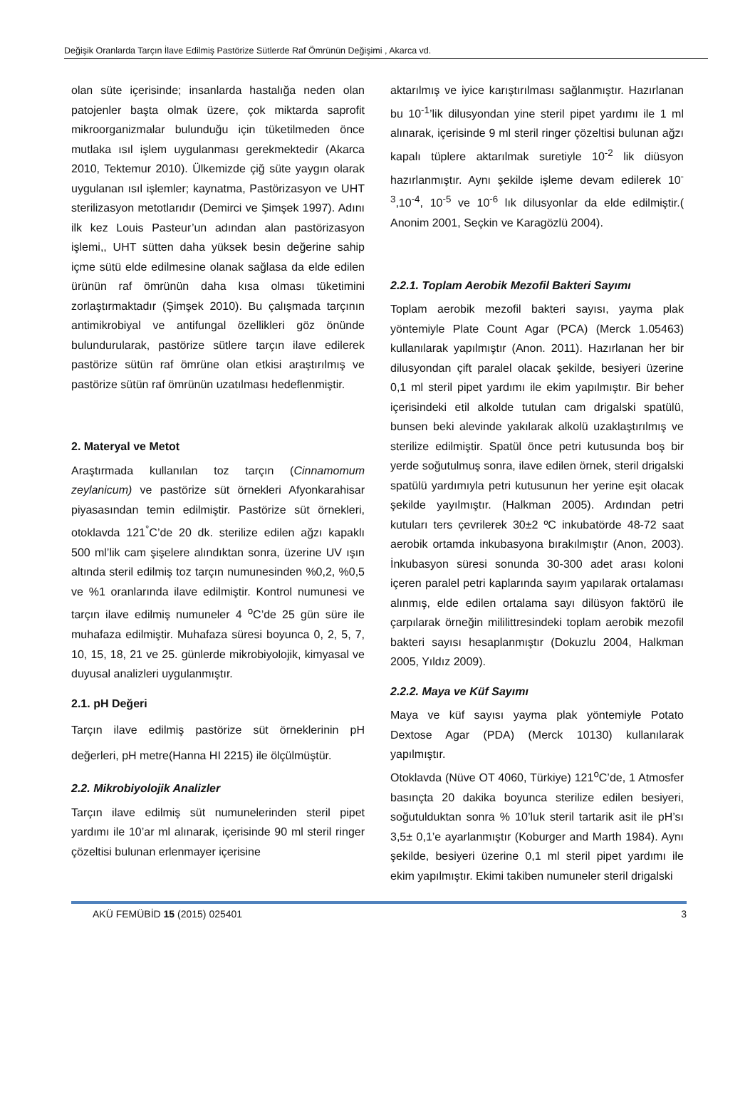Değişik Oranlarda Tarçın İlave Edilmiş Pastörize Sütlerde Raf Ömrünün Değişimi , Akarca vd.
olan süte içerisinde; insanlarda hastalığa neden olan patojenler başta olmak üzere, çok miktarda saprofit mikroorganizmalar bulunduğu için tüketilmeden önce mutlaka ısıl işlem uygulanması gerekmektedir (Akarca 2010, Tektemur 2010). Ülkemizde çiğ süte yaygın olarak uygulanan ısıl işlemler; kaynatma, Pastörizasyon ve UHT sterilizasyon metotlarıdır (Demirci ve Şimşek 1997). Adını ilk kez Louis Pasteur’un adından alan pastörizasyon işlemi,, UHT sütten daha yüksek besin değerine sahip içme sütü elde edilmesine olanak sağlasa da elde edilen ürünün raf ömrünün daha kısa olması tüketimini zorlaştırmaktadır (Şimşek 2010). Bu çalışmada tarçının antimikrobiyal ve antifungal özellikleri göz önünde bulundurularak, pastörize sütlere tarçın ilave edilerek pastörize sütün raf ömrüne olan etkisi araştırılmış ve pastörize sütün raf ömrünün uzatılması hedeflenmiştir.
2. Materyal ve Metot
Araştırmada kullanılan toz tarçın (Cinnamomum zeylanicum) ve pastörize süt örnekleri Afyonkarahisar piyasasından temin edilmiştir. Pastörize süt örnekleri, otoklavda 121<sup>°</sup>C’de 20 dk. sterilize edilen ağzı kapaklı 500 ml’lik cam şişelere alındıktan sonra, üzerine UV ışın altında steril edilmiş toz tarçın numunesinden %0,2, %0,5 ve %1 oranlarında ilave edilmiştir. Kontrol numunesi ve tarçın ilave edilmiş numuneler 4 <sup>o</sup>C’de 25 gün süre ile muhafaza edilmiştir. Muhafaza süresi boyunca 0, 2, 5, 7, 10, 15, 18, 21 ve 25. günlerde mikrobiyolojik, kimyasal ve duyusal analizleri uygulanmıştır.
2.1. pH Değeri
Tarçın ilave edilmiş pastörize süt örneklerinin pH değerleri, pH metre(Hanna HI 2215) ile ölçülmüştür.
2.2. Mikrobiyolojik Analizler
Tarçın ilave edilmiş süt numunelerinden steril pipet yardımı ile 10’ar ml alınarak, içerisinde 90 ml steril ringer çözeltisi bulunan erlenmayer içerisine
aktarılmış ve iyice karıştırılması sağlanmıştır. Hazırlanan bu 10<sup>-1</sup>’lik dilusyondan yine steril pipet yardımı ile 1 ml alınarak, içerisinde 9 ml steril ringer çözeltisi bulunan ağzı kapalı tüplere aktarılmak suretiyle 10<sup>-2</sup> lik diüsyon hazırlanmıştır. Aynı şekilde işleme devam edilerek 10<sup>-3</sup>,10<sup>-4</sup>, 10<sup>-5</sup> ve 10<sup>-6</sup> lık dilusyonlar da elde edilmiştir.( Anonim 2001, Seçkin ve Karagözlü 2004).
2.2.1. Toplam Aerobik Mezofil Bakteri Sayımı
Toplam aerobik mezofil bakteri sayısı, yayma plak yöntemiyle Plate Count Agar (PCA) (Merck 1.05463) kullanılarak yapılmıştır (Anon. 2011). Hazırlanan her bir dilusyondan çift paralel olacak şekilde, besiyeri üzerine 0,1 ml steril pipet yardımı ile ekim yapılmıştır. Bir beher içerisindeki etil alkolde tutulan cam drigalski spatülü, bunsen beki alevinde yakılarak alkolü uzaklaştırılmış ve sterilize edilmiştir. Spatül önce petri kutusunda boş bir yerde soğutulmuş sonra, ilave edilen örnek, steril drigalski spatülü yardımıyla petri kutusunun her yerine eşit olacak şekilde yayılmıştır. (Halkman 2005). Ardından petri kutuları ters çevrilerek 30±2 ºC inkubatörde 48-72 saat aerobik ortamda inkubasyona bırakılmıştır (Anon, 2003). İnkubasyon süresi sonunda 30-300 adet arası koloni içeren paralel petri kaplarında sayım yapılarak ortalaması alınmış, elde edilen ortalama sayı dilüsyon faktörü ile çarpılarak örneğin mililittresindeki toplam aerobik mezofil bakteri sayısı hesaplanmıştır (Dokuzlu 2004, Halkman 2005, Yıldız 2009).
2.2.2. Maya ve Küf Sayımı
Maya ve küf sayısı yayma plak yöntemiyle Potato Dextose Agar (PDA) (Merck 10130) kullanılarak yapılmıştır.
Otoklavda (Nüve OT 4060, Türkiye) 121<sup>o</sup>C’de, 1 Atmosfer basınçta 20 dakika boyunca sterilize edilen besiyeri, soğutulduktan sonra % 10’luk steril tartarik asit ile pH’sı 3,5± 0,1’e ayarlanmıştır (Koburger and Marth 1984). Aynı şekilde, besiyeri üzerine 0,1 ml steril pipet yardımı ile ekim yapılmıştır. Ekimi takiben numuneler steril drigalski
AKÜ FEMÜBİD 15 (2015) 025401 3